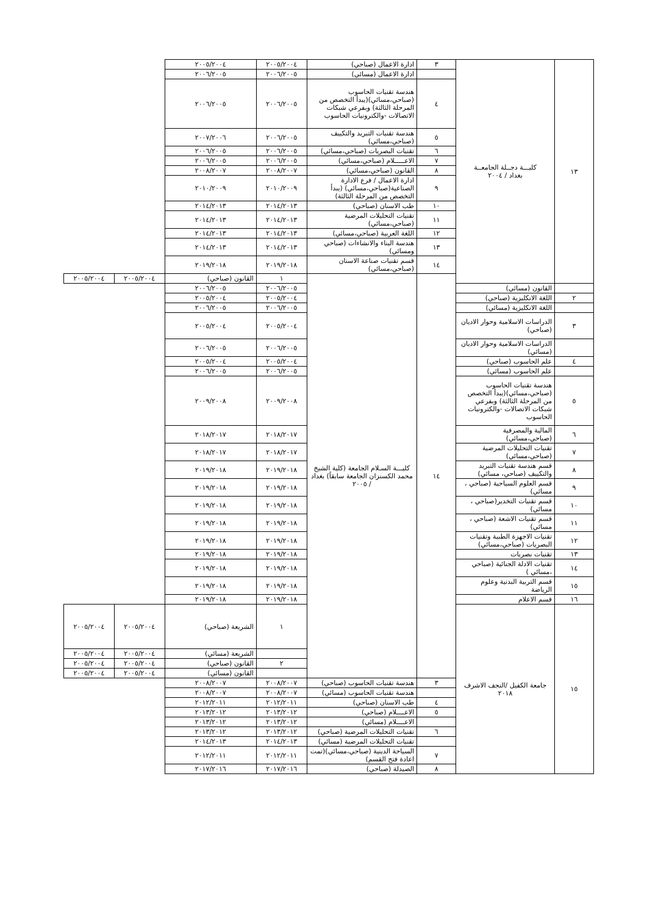| ١٣ | كليـــة دجــلة الجامعــة بغداد / ٢٠٠٤ | ٣ | ادارة الاعمال (صباحي) | ٢٠٠٥/٢٠٠٤ | ٢٠٠٥/٢٠٠٤ | | |
| | | | ادارة الاعمال (مسائي) | ٢٠٠٦/٢٠٠٥ | ٢٠٠٦/٢٠٠٥ | | |
| | | ٤ | هندسة تقنيات الحاسوب (صباحي،مسائي)(يبدأ التخصص من المرحلة الثالثة) وبفرعي شبكات الاتصالات -والكترونيات الحاسوب | ٢٠٠٦/٢٠٠٥ | ٢٠٠٦/٢٠٠٥ | | |
| | | ٥ | هندسة تقنيات التبريد والتكييف (صباحي،مسائي) | ٢٠٠٦/٢٠٠٥ | ٢٠٠٧/٢٠٠٦ | | |
| | | ٦ | تقنيات البصريات (صباحي،مسائي) | ٢٠٠٦/٢٠٠٥ | ٢٠٠٦/٢٠٠٥ | | |
| | | ٧ | الاعـــــلام (صباحي،مسائي) | ٢٠٠٦/٢٠٠٥ | ٢٠٠٦/٢٠٠٥ | | |
| | | ٨ | القانون (صباحي،مسائي) | ٢٠٠٨/٢٠٠٧ | ٢٠٠٨/٢٠٠٧ | | |
| | | ٩ | ادارة الاعمال / فرع الادارة الصناعية(صباحي،مسائي) (يبدأ التخصص من المرحلة الثالثة) | ٢٠١٠/٢٠٠٩ | ٢٠١٠/٢٠٠٩ | | |
| | | ١٠ | طب الاسنان (صباحي) | ٢٠١٤/٢٠١٣ | ٢٠١٤/٢٠١٣ | | |
| | | ١١ | تقنيات التحليلات المرضية (صباحي،مسائي) | ٢٠١٤/٢٠١٣ | ٢٠١٤/٢٠١٣ | | |
| | | ١٢ | اللغة العربية (صباحي،مسائي) | ٢٠١٤/٢٠١٣ | ٢٠١٤/٢٠١٣ | | |
| | | ١٣ | هندسة البناء والانشاءات (صباحي ومسائي) | ٢٠١٤/٢٠١٣ | ٢٠١٤/٢٠١٣ | | |
| | | ١٤ | قسم تقنيات صناعة الاسنان (صباحي،مسائي) | ٢٠١٩/٢٠١٨ | ٢٠١٩/٢٠١٨ | | |
| | | ١٤ | كليـــة السـلام الجامعة (كلية الشيخ محمد الكسنزان الجامعة سابقاً) بغداد / ٢٠٠٥ | ١ | القانون (صباحي) | ٢٠٠٥/٢٠٠٤ | ٢٠٠٥/٢٠٠٤ |
| | القانون (مسائي) | | | ٢٠٠٦/٢٠٠٥ | ٢٠٠٦/٢٠٠٥ | | |
| ٢ | اللغة الانكليزية (صباحي) | | | ٢٠٠٥/٢٠٠٤ | ٢٠٠٥/٢٠٠٤ | | |
| | اللغة الانكليزية (مسائي) | | | ٢٠٠٦/٢٠٠٥ | ٢٠٠٦/٢٠٠٥ | | |
| ٣ | الدراسات الاسلامية وحوار الاديان (صباحي) | | | ٢٠٠٥/٢٠٠٤ | ٢٠٠٥/٢٠٠٤ | | |
| | الدراسات الاسلامية وحوار الاديان (مسائي) | | | ٢٠٠٦/٢٠٠٥ | ٢٠٠٦/٢٠٠٥ | | |
| ٤ | علم الحاسوب (صباحي) | | | ٢٠٠٥/٢٠٠٤ | ٢٠٠٥/٢٠٠٤ | | |
| | علم الحاسوب (مسائي) | | | ٢٠٠٦/٢٠٠٥ | ٢٠٠٦/٢٠٠٥ | | |
| ٥ | هندسة تقنيات الحاسوب (صباحي،مسائي)(يبدأ التخصص من المرحلة الثالثة) وبفرعي شبكات الاتصالات -والكترونيات الحاسوب | | | ٢٠٠٩/٢٠٠٨ | ٢٠٠٩/٢٠٠٨ | | |
| ٦ | المالية والمصرفية (صباحي،مسائي) | | | ٢٠١٨/٢٠١٧ | ٢٠١٨/٢٠١٧ | | |
| ٧ | تقنيات التحليلات المرضية (صباحي،مسائي) | | | ٢٠١٨/٢٠١٧ | ٢٠١٨/٢٠١٧ | | |
| ٨ | قسم هندسة تقنيات التبريد والتكييف (صباحي، مسائي) | | | ٢٠١٩/٢٠١٨ | ٢٠١٩/٢٠١٨ | | |
| ٩ | قسم العلوم السياحية (صباحي ، مسائي) | | | ٢٠١٩/٢٠١٨ | ٢٠١٩/٢٠١٨ | | |
| ١٠ | قسم تقنيات التخدير(صباحي ، مسائي) | | | ٢٠١٩/٢٠١٨ | ٢٠١٩/٢٠١٨ | | |
| ١١ | قسم تقنيات الاشعة (صباحي ، مسائي) | | | ٢٠١٩/٢٠١٨ | ٢٠١٩/٢٠١٨ | | |
| ١٢ | تقنيات الاجهزة الطبية وتقنيات البصريات (صباحي،مسائي) | | | ٢٠١٩/٢٠١٨ | ٢٠١٩/٢٠١٨ | | |
| ١٣ | تقنيات بصريات | | | ٢٠١٩/٢٠١٨ | ٢٠١٩/٢٠١٨ | | |
| ١٤ | تقنيات الادلة الجنائية (صباحي ،مسائي ) | | | ٢٠١٩/٢٠١٨ | ٢٠١٩/٢٠١٨ | | |
| ١٥ | قسم التربية البدنية وعلوم الرياضة | | | ٢٠١٩/٢٠١٨ | ٢٠١٩/٢٠١٨ | | |
| ١٦ | قسم الاعلام | | | ٢٠١٩/٢٠١٨ | ٢٠١٩/٢٠١٨ | | |
| ١٥ | جامعة الكفيل /النجف الاشرف ٢٠١٨ | | | ١ | الشريعة (صباحي) | ٢٠٠٥/٢٠٠٤ | ٢٠٠٥/٢٠٠٤ |
| | | | | | الشريعة (مسائي) | ٢٠٠٥/٢٠٠٤ | ٢٠٠٥/٢٠٠٤ |
| | | | | ٢ | القانون (صباحي) | ٢٠٠٥/٢٠٠٤ | ٢٠٠٥/٢٠٠٤ |
| | | | | | القانون (مسائي) | ٢٠٠٥/٢٠٠٤ | ٢٠٠٥/٢٠٠٤ |
| | | ٣ | هندسة تقنيات الحاسوب (صباحي) | ٢٠٠٨/٢٠٠٧ | ٢٠٠٨/٢٠٠٧ | | |
| | | | هندسة تقنيات الحاسوب (مسائي) | ٢٠٠٨/٢٠٠٧ | ٢٠٠٨/٢٠٠٧ | | |
| | | ٤ | طب الاسنان (صباحي) | ٢٠١٢/٢٠١١ | ٢٠١٢/٢٠١١ | | |
| | | ٥ | الاعــــلام (صباحي) | ٢٠١٣/٢٠١٢ | ٢٠١٣/٢٠١٢ | | |
| | | | الاعــــلام (مسائي) | ٢٠١٣/٢٠١٢ | ٢٠١٣/٢٠١٢ | | |
| | | ٦ | تقنيات التحليلات المرضية (صباحي) | ٢٠١٣/٢٠١٢ | ٢٠١٣/٢٠١٢ | | |
| | | | تقنيات التحليلات المرضية (مسائي) | ٢٠١٤/٢٠١٣ | ٢٠١٤/٢٠١٣ | | |
| | | ٧ | السياحة الدينية (صباحي،مسائي)(تمت اعادة فتح القسم) | ٢٠١٢/٢٠١١ | ٢٠١٢/٢٠١١ | | |
| | | ٨ | الصيدلة (صباحي) | ٢٠١٧/٢٠١٦ | ٢٠١٧/٢٠١٦ | | |